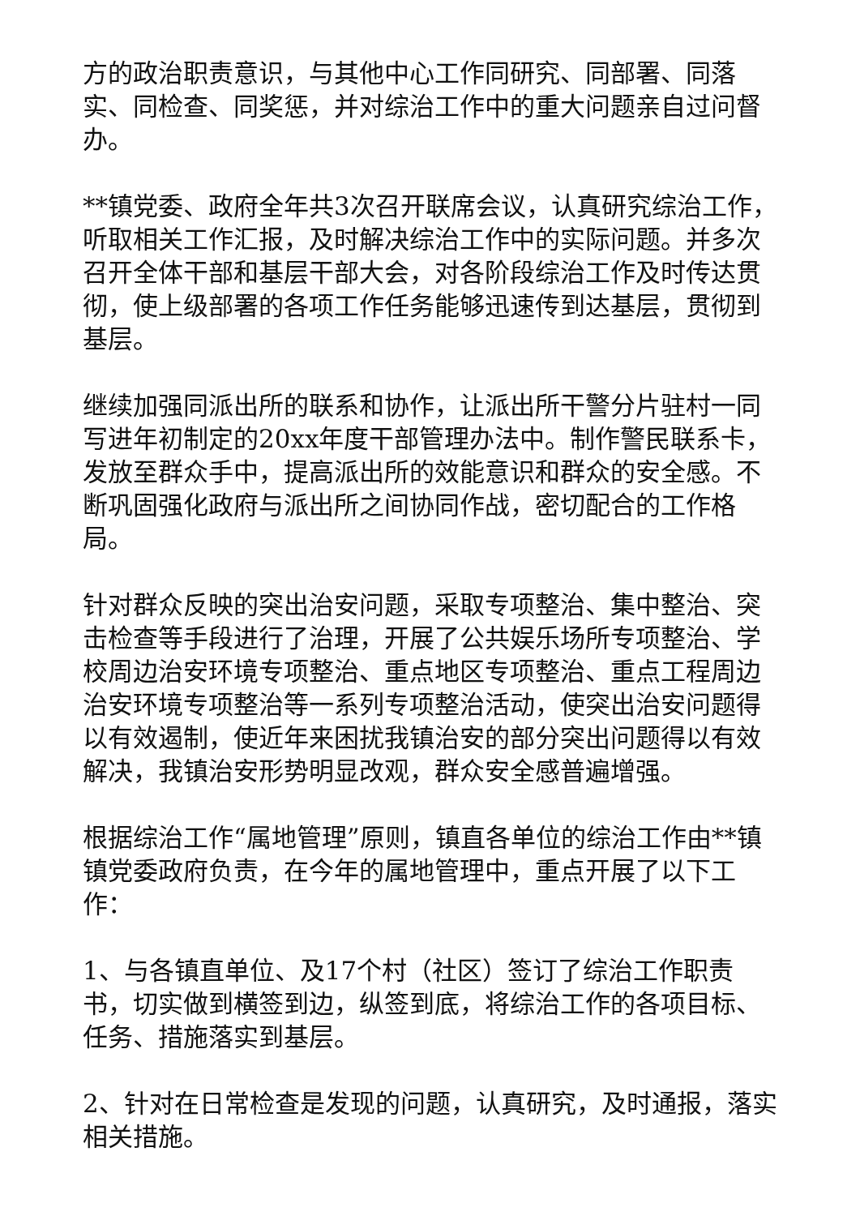方的政治职责意识，与其他中心工作同研究、同部署、同落实、同检查、同奖惩，并对综治工作中的重大问题亲自过问督办。
**镇党委、政府全年共3次召开联席会议，认真研究综治工作，听取相关工作汇报，及时解决综治工作中的实际问题。并多次召开全体干部和基层干部大会，对各阶段综治工作及时传达贯彻，使上级部署的各项工作任务能够迅速传到达基层，贯彻到基层。
继续加强同派出所的联系和协作，让派出所干警分片驻村一同写进年初制定的20xx年度干部管理办法中。制作警民联系卡，发放至群众手中，提高派出所的效能意识和群众的安全感。不断巩固强化政府与派出所之间协同作战，密切配合的工作格局。
针对群众反映的突出治安问题，采取专项整治、集中整治、突击检查等手段进行了治理，开展了公共娱乐场所专项整治、学校周边治安环境专项整治、重点地区专项整治、重点工程周边治安环境专项整治等一系列专项整治活动，使突出治安问题得以有效遏制，使近年来困扰我镇治安的部分突出问题得以有效解决，我镇治安形势明显改观，群众安全感普遍增强。
根据综治工作“属地管理”原则，镇直各单位的综治工作由**镇镇党委政府负责，在今年的属地管理中，重点开展了以下工作：
1、与各镇直单位、及17个村（社区）签订了综治工作职责书，切实做到横签到边，纵签到底，将综治工作的各项目标、任务、措施落实到基层。
2、针对在日常检查是发现的问题，认真研究，及时通报，落实相关措施。